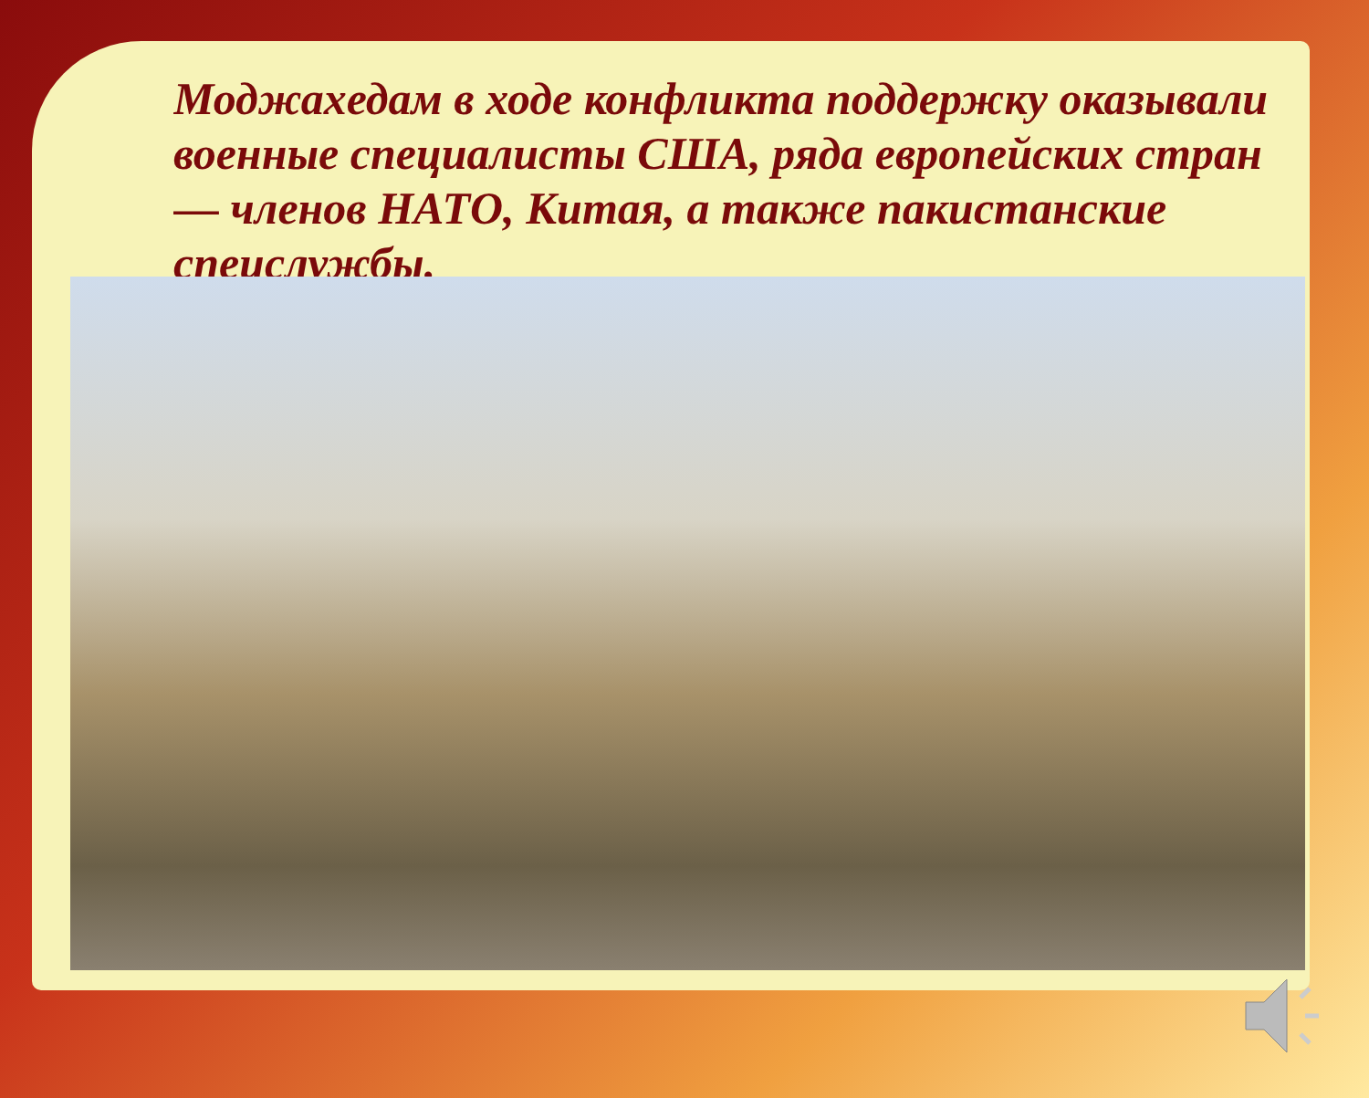Моджахедам в ходе конфликта поддержку оказывали военные специалисты США, ряда европейских стран — членов НАТО, Китая, а также пакистанские спецслужбы.